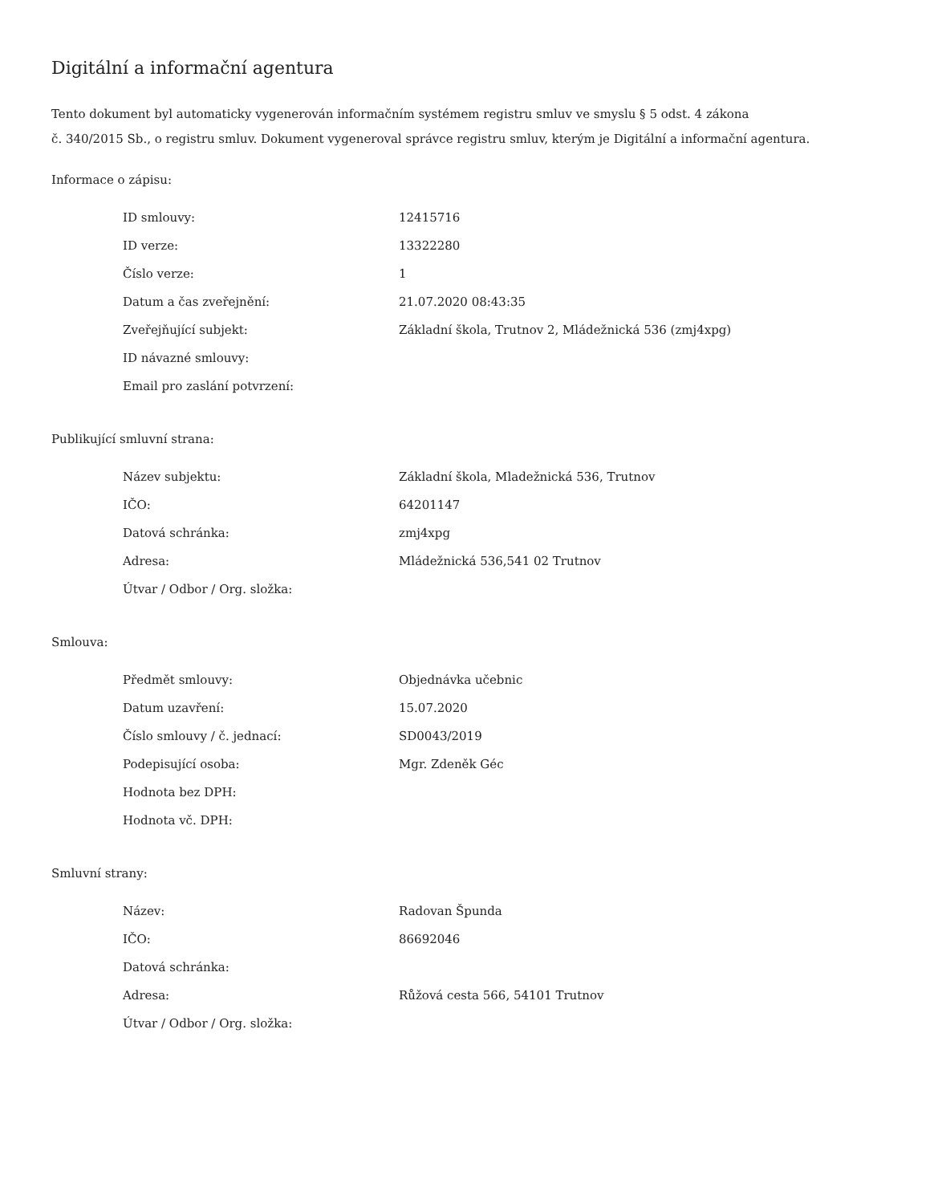Digitální a informační agentura
Tento dokument byl automaticky vygenerován informačním systémem registru smluv ve smyslu § 5 odst. 4 zákona
č. 340/2015 Sb., o registru smluv. Dokument vygeneroval správce registru smluv, kterým je Digitální a informační agentura.
Informace o zápisu:
| ID smlouvy: | 12415716 |
| ID verze: | 13322280 |
| Číslo verze: | 1 |
| Datum a čas zveřejnění: | 21.07.2020 08:43:35 |
| Zveřejňující subjekt: | Základní škola, Trutnov 2, Mládežnická 536 (zmj4xpg) |
| ID návazné smlouvy: | |
| Email pro zaslání potvrzení: | |
Publikující smluvní strana:
| Název subjektu: | Základní škola, Mladežnická 536, Trutnov |
| IČO: | 64201147 |
| Datová schránka: | zmj4xpg |
| Adresa: | Mládežnická 536,541 02 Trutnov |
| Útvar / Odbor / Org. složka: | |
Smlouva:
| Předmět smlouvy: | Objednávka učebnic |
| Datum uzavření: | 15.07.2020 |
| Číslo smlouvy / č. jednací: | SD0043/2019 |
| Podepisující osoba: | Mgr. Zdeněk Géc |
| Hodnota bez DPH: | |
| Hodnota vč. DPH: | |
Smluvní strany:
| Název: | Radovan Špunda |
| IČO: | 86692046 |
| Datová schránka: | |
| Adresa: | Růžová cesta 566, 54101 Trutnov |
| Útvar / Odbor / Org. složka: | |